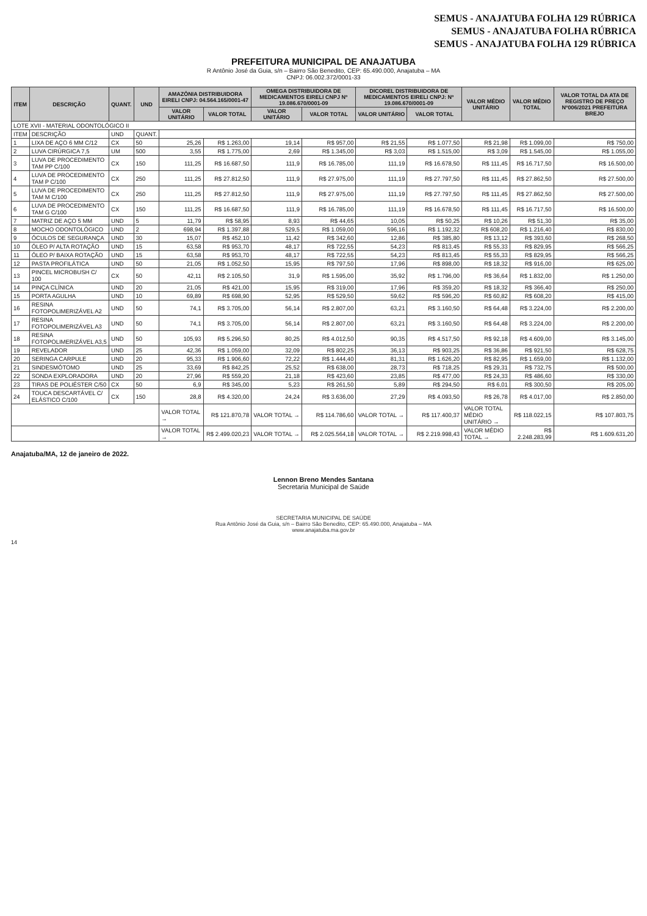SEMUS - ANAJATUBA FOLHA 129 RÚBRICA
SEMUS - ANAJATUBA FOLHA RÚBRICA
SEMUS - ANAJATUBA FOLHA 129 RÚBRICA
PREFEITURA MUNICIPAL DE ANAJATUBA
R Antônio José da Guia, s/n – Bairro São Benedito, CEP: 65.490.000, Anajatuba – MA
CNPJ: 06.002.372/0001-33
| ITEM | DESCRIÇÃO | QUANT. | UND | AMAZÔNIA DISTRIBUIDORA EIRELI CNPJ: 04.564.165/0001-47 | | OMEGA DISTRIBUIDORA DE MEDICAMENTOS EIRELI CNPJ Nº 19.086.670/0001-09 | | DICOREL DISTRIBUIDORA DE MEDICAMENTOS EIRELI CNPJ: Nº 19.086.670/0001-09 | | VALOR MÉDIO UNITÁRIO | VALOR MÉDIO TOTAL | VALOR TOTAL DA ATA DE REGISTRO DE PREÇO Nº006/2021 PREFEITURA BREJO |
| --- | --- | --- | --- | --- | --- | --- | --- | --- | --- | --- | --- | --- |
| | | | | VALOR UNITÁRIO | VALOR TOTAL | VALOR UNITÁRIO | VALOR TOTAL | VALOR UNITÁRIO | VALOR TOTAL | | | |
| LOTE XVII - MATERIAL ODONTOLÓGICO II | | | | | | | | | | | | |
| ITEM | DESCRIÇÃO | UND | QUANT. | | | | | | | | | |
| 1 | LIXA DE AÇO 6 MM C/12 | CX | 50 | 25,26 | R$ 1.263,00 | 19,14 | R$ 957,00 | R$ 21,55 | R$ 1.077,50 | R$ 21,98 | R$ 1.099,00 | R$ 750,00 |
| 2 | LUVA CIRÚRGICA 7,5 | UM | 500 | 3,55 | R$ 1.775,00 | 2,69 | R$ 1.345,00 | R$ 3,03 | R$ 1.515,00 | R$ 3,09 | R$ 1.545,00 | R$ 1.055,00 |
| 3 | LUVA DE PROCEDIMENTO TAM PP C/100 | CX | 150 | 111,25 | R$ 16.687,50 | 111,9 | R$ 16.785,00 | 111,19 | R$ 16.678,50 | R$ 111,45 | R$ 16.717,50 | R$ 16.500,00 |
| 4 | LUVA DE PROCEDIMENTO TAM P C/100 | CX | 250 | 111,25 | R$ 27.812,50 | 111,9 | R$ 27.975,00 | 111,19 | R$ 27.797,50 | R$ 111,45 | R$ 27.862,50 | R$ 27.500,00 |
| 5 | LUVA DE PROCEDIMENTO TAM M C/100 | CX | 250 | 111,25 | R$ 27.812,50 | 111,9 | R$ 27.975,00 | 111,19 | R$ 27.797,50 | R$ 111,45 | R$ 27.862,50 | R$ 27.500,00 |
| 6 | LUVA DE PROCEDIMENTO TAM G C/100 | CX | 150 | 111,25 | R$ 16.687,50 | 111,9 | R$ 16.785,00 | 111,19 | R$ 16.678,50 | R$ 111,45 | R$ 16.717,50 | R$ 16.500,00 |
| 7 | MATRIZ DE AÇO 5 MM | UND | 5 | 11,79 | R$ 58,95 | 8,93 | R$ 44,65 | 10,05 | R$ 50,25 | R$ 10,26 | R$ 51,30 | R$ 35,00 |
| 8 | MOCHO ODONTOLÓGICO | UND | 2 | 698,94 | R$ 1.397,88 | 529,5 | R$ 1.059,00 | 596,16 | R$ 1.192,32 | R$ 608,20 | R$ 1.216,40 | R$ 830,00 |
| 9 | ÓCULOS DE SEGURANÇA | UND | 30 | 15,07 | R$ 452,10 | 11,42 | R$ 342,60 | 12,86 | R$ 385,80 | R$ 13,12 | R$ 393,60 | R$ 268,50 |
| 10 | ÓLEO P/ ALTA ROTAÇÃO | UND | 15 | 63,58 | R$ 953,70 | 48,17 | R$ 722,55 | 54,23 | R$ 813,45 | R$ 55,33 | R$ 829,95 | R$ 566,25 |
| 11 | ÓLEO P/ BAIXA ROTAÇÃO | UND | 15 | 63,58 | R$ 953,70 | 48,17 | R$ 722,55 | 54,23 | R$ 813,45 | R$ 55,33 | R$ 829,95 | R$ 566,25 |
| 12 | PASTA PROFILÁTICA | UND | 50 | 21,05 | R$ 1.052,50 | 15,95 | R$ 797,50 | 17,96 | R$ 898,00 | R$ 18,32 | R$ 916,00 | R$ 625,00 |
| 13 | PINCEL MICROBUSH C/ 100 | CX | 50 | 42,11 | R$ 2.105,50 | 31,9 | R$ 1.595,00 | 35,92 | R$ 1.796,00 | R$ 36,64 | R$ 1.832,00 | R$ 1.250,00 |
| 14 | PINÇA CLÍNICA | UND | 20 | 21,05 | R$ 421,00 | 15,95 | R$ 319,00 | 17,96 | R$ 359,20 | R$ 18,32 | R$ 366,40 | R$ 250,00 |
| 15 | PORTA AGULHA | UND | 10 | 69,89 | R$ 698,90 | 52,95 | R$ 529,50 | 59,62 | R$ 596,20 | R$ 60,82 | R$ 608,20 | R$ 415,00 |
| 16 | RESINA FOTOPOLIMERIZÁVEL A2 | UND | 50 | 74,1 | R$ 3.705,00 | 56,14 | R$ 2.807,00 | 63,21 | R$ 3.160,50 | R$ 64,48 | R$ 3.224,00 | R$ 2.200,00 |
| 17 | RESINA FOTOPOLIMERIZÁVEL A3 | UND | 50 | 74,1 | R$ 3.705,00 | 56,14 | R$ 2.807,00 | 63,21 | R$ 3.160,50 | R$ 64,48 | R$ 3.224,00 | R$ 2.200,00 |
| 18 | RESINA FOTOPOLIMERIZÁVEL A3,5 | UND | 50 | 105,93 | R$ 5.296,50 | 80,25 | R$ 4.012,50 | 90,35 | R$ 4.517,50 | R$ 92,18 | R$ 4.609,00 | R$ 3.145,00 |
| 19 | REVELADOR | UND | 25 | 42,36 | R$ 1.059,00 | 32,09 | R$ 802,25 | 36,13 | R$ 903,25 | R$ 36,86 | R$ 921,50 | R$ 628,75 |
| 20 | SERINGA CARPULE | UND | 20 | 95,33 | R$ 1.906,60 | 72,22 | R$ 1.444,40 | 81,31 | R$ 1.626,20 | R$ 82,95 | R$ 1.659,00 | R$ 1.132,00 |
| 21 | SINDESMÓTOMO | UND | 25 | 33,69 | R$ 842,25 | 25,52 | R$ 638,00 | 28,73 | R$ 718,25 | R$ 29,31 | R$ 732,75 | R$ 500,00 |
| 22 | SONDA EXPLORADORA | UND | 20 | 27,96 | R$ 559,20 | 21,18 | R$ 423,60 | 23,85 | R$ 477,00 | R$ 24,33 | R$ 486,60 | R$ 330,00 |
| 23 | TIRAS DE POLIÉSTER C/50 | CX | 50 | 6,9 | R$ 345,00 | 5,23 | R$ 261,50 | 5,89 | R$ 294,50 | R$ 6,01 | R$ 300,50 | R$ 205,00 |
| 24 | TOUCA DESCARTÁVEL C/ ELÁSTICO C/100 | CX | 150 | 28,8 | R$ 4.320,00 | 24,24 | R$ 3.636,00 | 27,29 | R$ 4.093,50 | R$ 26,78 | R$ 4.017,00 | R$ 2.850,00 |
| | | | | VALOR TOTAL → | R$ 121.870,78 | VALOR TOTAL → | R$ 114.786,60 | VALOR TOTAL → | R$ 117.400,37 | VALOR TOTAL MÉDIO UNITÁRIO → | R$ 118.022,15 | R$ 107.803,75 |
| | | | | VALOR TOTAL → | R$ 2.499.020,23 | VALOR TOTAL → | R$ 2.025.564,18 | VALOR TOTAL → | R$ 2.219.998,43 | VALOR MÉDIO TOTAL → | R$ 2.248.283,99 | R$ 1.609.631,20 |
Anajatuba/MA, 12 de janeiro de 2022.
Lennon Breno Mendes Santana
Secretaria Municipal de Saúde
SECRETARIA MUNICIPAL DE SAÚDE
Rua Antônio José da Guia, s/n – Bairro São Benedito, CEP: 65.490.000, Anajatuba – MA
www.anajatuba.ma.gov.br
14